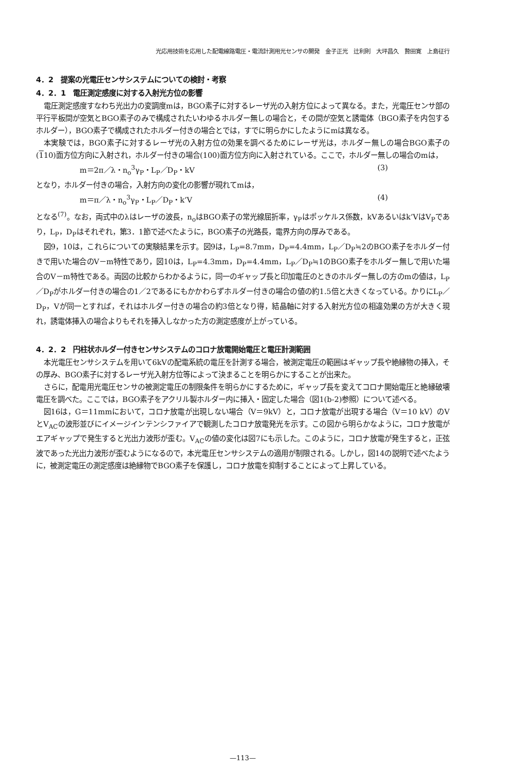光応用技術を応用した配電線路電圧・電流計測用光センサの開発　金子正光　辻利則　大坪昌久　贄田寛　上島征行
4．2　提案の光電圧センサシステムについての検討・考察
4．2．1　電圧測定感度に対する入射光方位の影響
電圧測定感度すなわち光出力の変調度mは，BGO素子に対するレーザ光の入射方位によって異なる。また，光電圧センサ部の平行平板間が空気とBGO素子のみで構成されたいわゆるホルダー無しの場合と，その間が空気と誘電体（BGO素子を内包するホルダー），BGO素子で構成されたホルダー付きの場合とでは，すでに明らかにしたようにmは異なる。
本実験では，BGO素子に対するレーザ光の入射方位の効果を調べるためにレーザ光は，ホルダー無しの場合BGO素子の(110)面方位方向に入射され，ホルダー付きの場合(100)面方位方向に入射されている。ここで，ホルダー無しの場合のmは，
m＝2π／λ・n<sub>o</sub><sup>3</sup>γ<sub>P</sub>・L<sub>P</sub>／D<sub>P</sub>・kV (3)
となり，ホルダー付きの場合，入射方向の変化の影響が現れてmは，
m＝π／λ・n<sub>o</sub><sup>3</sup>γ<sub>P</sub>・L<sub>P</sub>／D<sub>P</sub>・k’V (4)
となる<sup>(7)</sup>。なお，両式中のλはレーザの波長，n<sub>o</sub>はBGO素子の常光線屈折率，γ<sub>P</sub>はポッケルス係数，kVあるいはk’VはV<sub>P</sub>であり，L<sub>P</sub>，D<sub>P</sub>はそれぞれ，第3．1節で述べたように，BGO素子の光路長，電界方向の厚みである。
図9，10は，これらについての実験結果を示す。図9は，L<sub>P</sub>=8.7mm，D<sub>P</sub>=4.4mm，L<sub>P</sub>／D<sub>P</sub>≒2のBGO素子をホルダー付きで用いた場合のV－m特性であり，図10は，L<sub>P</sub>=4.3mm，D<sub>P</sub>=4.4mm，L<sub>P</sub>／D<sub>P</sub>≒1のBGO素子をホルダー無しで用いた場合のV－m特性である。両図の比較からわかるように，同一のギャップ長と印加電圧のときのホルダー無しの方のmの値は，L<sub>P</sub>／D<sub>P</sub>がホルダー付きの場合の1／2であるにもかかわらずホルダー付きの場合の値の約1.5倍と大きくなっている。かりにL<sub>P</sub>／D<sub>P</sub>，Vが同一とすれば，それはホルダー付きの場合の約3倍となり得，結晶軸に対する入射光方位の相違効果の方が大きく現れ，誘電体挿入の場合よりもそれを挿入しなかった方の測定感度が上がっている。
4．2．2　円柱状ホルダー付きセンサシステムのコロナ放電開始電圧と電圧計測範囲
本光電圧センサシステムを用いて6kVの配電系統の電圧を計測する場合，被測定電圧の範囲はギャップ長や絶縁物の挿入，その厚み、BGO素子に対するレーザ光入射方位等によって決まることを明らかにすることが出来た。
さらに，配電用光電圧センサの被測定電圧の制限条件を明らかにするために，ギャップ長を変えてコロナ開始電圧と絶縁破壊電圧を調べた。ここでは，BGO素子をアクリル製ホルダー内に挿入・固定した場合（図1(b-2)参照）について述べる。
図16は，G＝11mmにおいて，コロナ放電が出現しない場合（V＝9kV）と，コロナ放電が出現する場合（V＝10 kV）のVとV<sub>AC</sub>の波形並びにイメージインテンシファイアで観測したコロナ放電発光を示す。この図から明らかなように，コロナ放電がエアギャップで発生すると光出力波形が歪む。V<sub>AC</sub>の値の変化は図7にも示した。このように，コロナ放電が発生すると，正弦波であった光出力波形が歪むようになるので，本光電圧センサシステムの適用が制限される。しかし，図14の説明で述べたように，被測定電圧の測定感度は絶縁物でBGO素子を保護し，コロナ放電を抑制することによって上昇している。
—113—